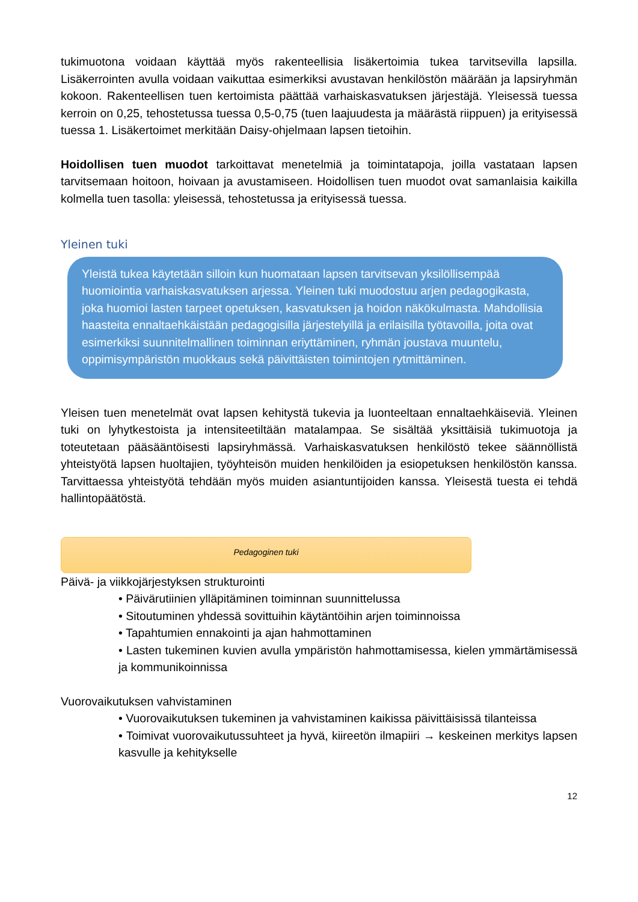tukimuotona voidaan käyttää myös rakenteellisia lisäkertoimia tukea tarvitsevilla lapsilla. Lisäkerrointen avulla voidaan vaikuttaa esimerkiksi avustavan henkilöstön määrään ja lapsiryhmän kokoon. Rakenteellisen tuen kertoimista päättää varhaiskasvatuksen järjestäjä. Yleisessä tuessa kerroin on 0,25, tehostetussa tuessa 0,5-0,75 (tuen laajuudesta ja määrästä riippuen) ja erityisessä tuessa 1. Lisäkertoimet merkitään Daisy-ohjelmaan lapsen tietoihin.
Hoidollisen tuen muodot tarkoittavat menetelmiä ja toimintatapoja, joilla vastataan lapsen tarvitsemaan hoitoon, hoivaan ja avustamiseen. Hoidollisen tuen muodot ovat samanlaisia kaikilla kolmella tuen tasolla: yleisessä, tehostetussa ja erityisessä tuessa.
Yleinen tuki
Yleistä tukea käytetään silloin kun huomataan lapsen tarvitsevan yksilöllisempää huomiointia varhaiskasvatuksen arjessa. Yleinen tuki muodostuu arjen pedagogikasta, joka huomioi lasten tarpeet opetuksen, kasvatuksen ja hoidon näkökulmasta. Mahdollisia haasteita ennaltaehkäistään pedagogisilla järjestelyillä ja erilaisilla työtavoilla, joita ovat esimerkiksi suunnitelmallinen toiminnan eriyttäminen, ryhmän joustava muuntelu, oppimisympäristön muokkaus sekä päivittäisten toimintojen rytmittäminen.
Yleisen tuen menetelmät ovat lapsen kehitystä tukevia ja luonteeltaan ennaltaehkäiseviä. Yleinen tuki on lyhytkestoista ja intensiteetiltään matalampaa. Se sisältää yksittäisiä tukimuotoja ja toteutetaan pääsääntöisesti lapsiryhmässä. Varhaiskasvatuksen henkilöstö tekee säännöllistä yhteistyötä lapsen huoltajien, työyhteisön muiden henkilöiden ja esiopetuksen henkilöstön kanssa. Tarvittaessa yhteistyötä tehdään myös muiden asiantuntijoiden kanssa. Yleisestä tuesta ei tehdä hallintopäätöstä.
Pedagoginen tuki
Päivä- ja viikkojärjestyksen strukturointi
• Päivärutiinien ylläpitäminen toiminnan suunnittelussa
• Sitoutuminen yhdessä sovittuihin käytäntöihin arjen toiminnoissa
• Tapahtumien ennakointi ja ajan hahmottaminen
• Lasten tukeminen kuvien avulla ympäristön hahmottamisessa, kielen ymmärtämisessä ja kommunikoinnissa
Vuorovaikutuksen vahvistaminen
• Vuorovaikutuksen tukeminen ja vahvistaminen kaikissa päivittäisissä tilanteissa
• Toimivat vuorovaikutussuhteet ja hyvä, kiireetön ilmapiiri → keskeinen merkitys lapsen kasvulle ja kehitykselle
12